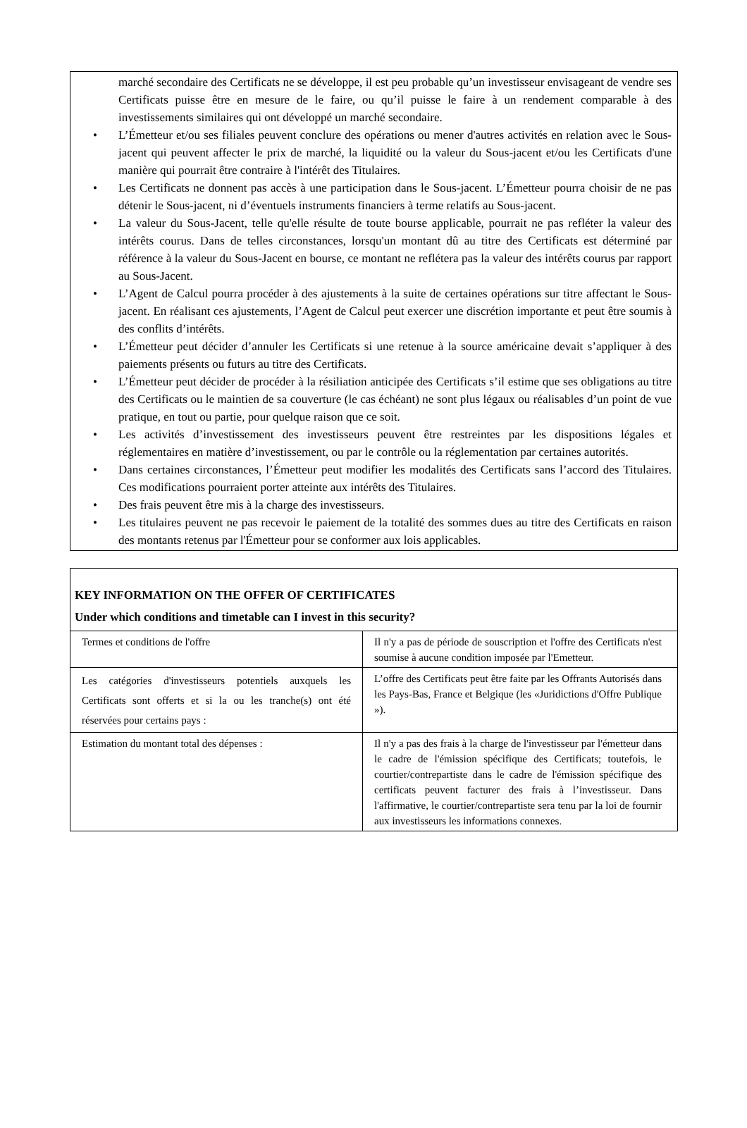marché secondaire des Certificats ne se développe, il est peu probable qu’un investisseur envisageant de vendre ses Certificats puisse être en mesure de le faire, ou qu’il puisse le faire à un rendement comparable à des investissements similaires qui ont développé un marché secondaire.
• L’Émetteur et/ou ses filiales peuvent conclure des opérations ou mener d'autres activités en relation avec le Sous-jacent qui peuvent affecter le prix de marché, la liquidité ou la valeur du Sous-jacent et/ou les Certificats d'une manière qui pourrait être contraire à l'intérêt des Titulaires.
• Les Certificats ne donnent pas accès à une participation dans le Sous-jacent. L’Émetteur pourra choisir de ne pas détenir le Sous-jacent, ni d’éventuels instruments financiers à terme relatifs au Sous-jacent.
• La valeur du Sous-Jacent, telle qu'elle résulte de toute bourse applicable, pourrait ne pas refléter la valeur des intérêts courus. Dans de telles circonstances, lorsqu'un montant dû au titre des Certificats est déterminé par référence à la valeur du Sous-Jacent en bourse, ce montant ne reflétera pas la valeur des intérêts courus par rapport au Sous-Jacent.
• L’Agent de Calcul pourra procéder à des ajustements à la suite de certaines opérations sur titre affectant le Sous-jacent. En réalisant ces ajustements, l’Agent de Calcul peut exercer une discrétion importante et peut être soumis à des conflits d’intérêts.
• L’Émetteur peut décider d’annuler les Certificats si une retenue à la source américaine devait s’appliquer à des paiements présents ou futurs au titre des Certificats.
• L’Émetteur peut décider de procéder à la résiliation anticipée des Certificats s’il estime que ses obligations au titre des Certificats ou le maintien de sa couverture (le cas échéant) ne sont plus légaux ou réalisables d’un point de vue pratique, en tout ou partie, pour quelque raison que ce soit.
• Les activités d’investissement des investisseurs peuvent être restreintes par les dispositions légales et réglementaires en matière d’investissement, ou par le contrôle ou la réglementation par certaines autorités.
• Dans certaines circonstances, l’Émetteur peut modifier les modalités des Certificats sans l’accord des Titulaires. Ces modifications pourraient porter atteinte aux intérêts des Titulaires.
• Des frais peuvent être mis à la charge des investisseurs.
• Les titulaires peuvent ne pas recevoir le paiement de la totalité des sommes dues au titre des Certificats en raison des montants retenus par l'Émetteur pour se conformer aux lois applicables.
KEY INFORMATION ON THE OFFER OF CERTIFICATES
Under which conditions and timetable can I invest in this security?
| Termes et conditions de l'offre | Il n'y a pas de période de souscription et l'offre des Certificats n'est soumise à aucune condition imposée par l'Emetteur. |
| Les catégories d'investisseurs potentiels auxquels les Certificats sont offerts et si la ou les tranche(s) ont été réservées pour certains pays : | L’offre des Certificats peut être faite par les Offrants Autorisés dans les Pays-Bas, France et Belgique (les «Juridictions d'Offre Publique »). |
| Estimation du montant total des dépenses : | Il n'y a pas des frais à la charge de l'investisseur par l'émetteur dans le cadre de l'émission spécifique des Certificats; toutefois, le courtier/contrepartiste dans le cadre de l'émission spécifique des certificats peuvent facturer des frais à l’investisseur. Dans l'affirmative, le courtier/contrepartiste sera tenu par la loi de fournir aux investisseurs les informations connexes. |